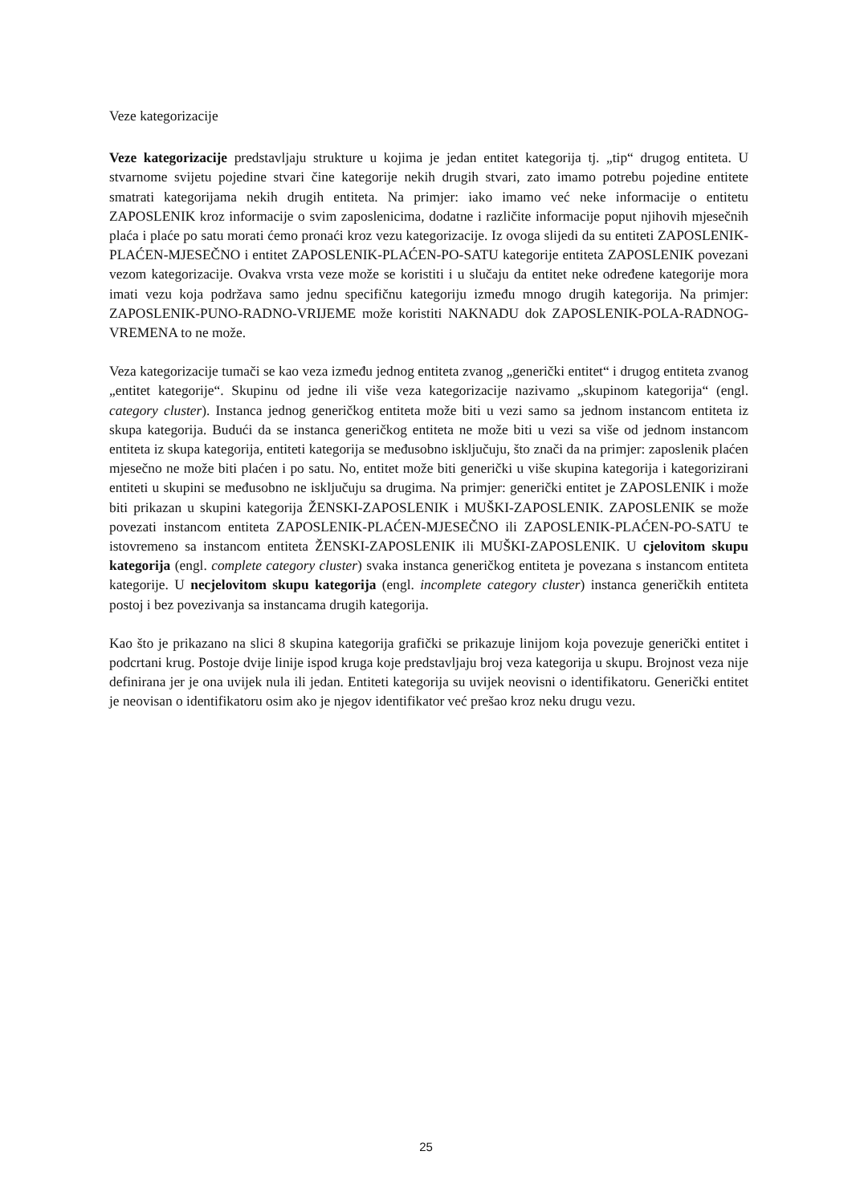Veze kategorizacije
Veze kategorizacije predstavljaju strukture u kojima je jedan entitet kategorija tj. „tip“ drugog entiteta. U stvarnome svijetu pojedine stvari čine kategorije nekih drugih stvari, zato imamo potrebu pojedine entitete smatrati kategorijama nekih drugih entiteta. Na primjer: iako imamo već neke informacije o entitetu ZAPOSLENIK kroz informacije o svim zaposlenicima, dodatne i različite informacije poput njihovih mjesečnih plaća i plaće po satu morati ćemo pronaći kroz vezu kategorizacije. Iz ovoga slijedi da su entiteti ZAPOSLENIK-PLAĆEN-MJESEČNO i entitet ZAPOSLENIK-PLAĆEN-PO-SATU kategorije entiteta ZAPOSLENIK povezani vezom kategorizacije. Ovakva vrsta veze može se koristiti i u slučaju da entitet neke određene kategorije mora imati vezu koja podržava samo jednu specifičnu kategoriju između mnogo drugih kategorija. Na primjer: ZAPOSLENIK-PUNO-RADNO-VRIJEME može koristiti NAKNADU dok ZAPOSLENIK-POLA-RADNOG-VREMENA to ne može.
Veza kategorizacije tumači se kao veza između jednog entiteta zvanog „generički entitet“ i drugog entiteta zvanog „entitet kategorije“. Skupinu od jedne ili više veza kategorizacije nazivamo „skupinom kategorija“ (engl. category cluster). Instanca jednog generičkog entiteta može biti u vezi samo sa jednom instancom entiteta iz skupa kategorija. Budući da se instanca generičkog entiteta ne može biti u vezi sa više od jednom instancom entiteta iz skupa kategorija, entiteti kategorija se međusobno isključuju, što znači da na primjer: zaposlenik plaćen mjesečno ne može biti plaćen i po satu. No, entitet može biti generički u više skupina kategorija i kategorizirani entiteti u skupini se međusobno ne isključuju sa drugima. Na primjer: generički entitet je ZAPOSLENIK i može biti prikazan u skupini kategorija ŽENSKI-ZAPOSLENIK i MUŠKI-ZAPOSLENIK. ZAPOSLENIK se može povezati instancom entiteta ZAPOSLENIK-PLAĆEN-MJESEČNO ili ZAPOSLENIK-PLAĆEN-PO-SATU te istovremeno sa instancom entiteta ŽENSKI-ZAPOSLENIK ili MUŠKI-ZAPOSLENIK. U cjelovitom skupu kategorija (engl. complete category cluster) svaka instanca generičkog entiteta je povezana s instancom entiteta kategorije. U necjelovitom skupu kategorija (engl. incomplete category cluster) instanca generičkih entiteta postoj i bez povezivanja sa instancama drugih kategorija.
Kao što je prikazano na slici 8 skupina kategorija grafički se prikazuje linijom koja povezuje generički entitet i podcrtani krug. Postoje dvije linije ispod kruga koje predstavljaju broj veza kategorija u skupu. Brojnost veza nije definirana jer je ona uvijek nula ili jedan. Entiteti kategorija su uvijek neovisni o identifikatoru. Generički entitet je neovisan o identifikatoru osim ako je njegov identifikator već prešao kroz neku drugu vezu.
25